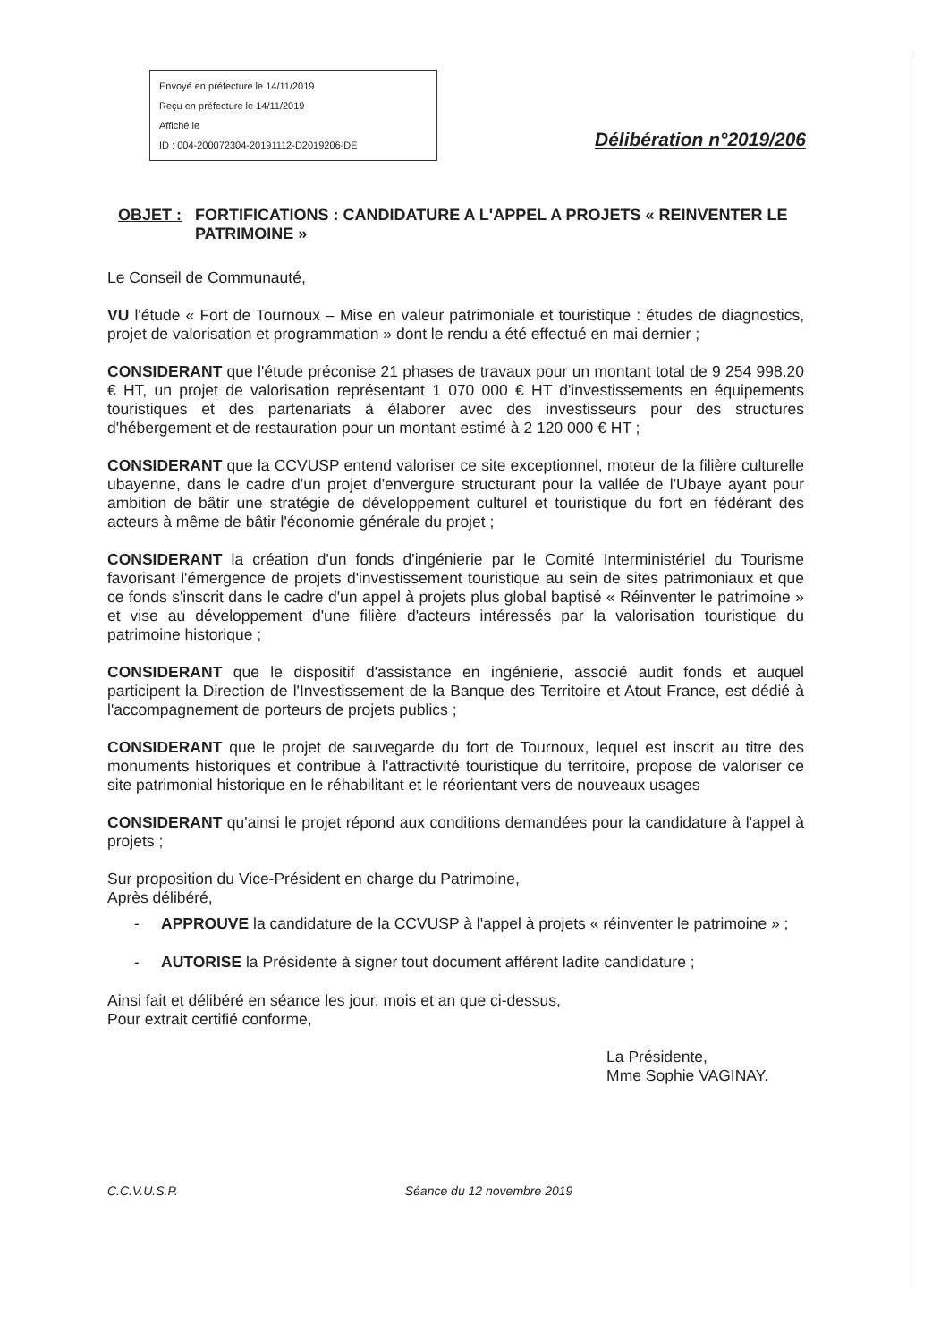Envoyé en préfecture le 14/11/2019
Reçu en préfecture le 14/11/2019
Affiché le
ID : 004-200072304-20191112-D2019206-DE
Délibération n°2019/206
OBJET : FORTIFICATIONS : CANDIDATURE A L'APPEL A PROJETS « REINVENTER LE PATRIMOINE »
Le Conseil de Communauté,
VU l'étude « Fort de Tournoux – Mise en valeur patrimoniale et touristique : études de diagnostics, projet de valorisation et programmation » dont le rendu a été effectué en mai dernier ;
CONSIDERANT que l'étude préconise 21 phases de travaux pour un montant total de 9 254 998.20 € HT, un projet de valorisation représentant 1 070 000 € HT d'investissements en équipements touristiques et des partenariats à élaborer avec des investisseurs pour des structures d'hébergement et de restauration pour un montant estimé à 2 120 000 € HT ;
CONSIDERANT que la CCVUSP entend valoriser ce site exceptionnel, moteur de la filière culturelle ubayenne, dans le cadre d'un projet d'envergure structurant pour la vallée de l'Ubaye ayant pour ambition de bâtir une stratégie de développement culturel et touristique du fort en fédérant des acteurs à même de bâtir l'économie générale du projet ;
CONSIDERANT la création d'un fonds d'ingénierie par le Comité Interministériel du Tourisme favorisant l'émergence de projets d'investissement touristique au sein de sites patrimoniaux et que ce fonds s'inscrit dans le cadre d'un appel à projets plus global baptisé « Réinventer le patrimoine » et vise au développement d'une filière d'acteurs intéressés par la valorisation touristique du patrimoine historique ;
CONSIDERANT que le dispositif d'assistance en ingénierie, associé audit fonds et auquel participent la Direction de l'Investissement de la Banque des Territoire et Atout France, est dédié à l'accompagnement de porteurs de projets publics ;
CONSIDERANT que le projet de sauvegarde du fort de Tournoux, lequel est inscrit au titre des monuments historiques et contribue à l'attractivité touristique du territoire, propose de valoriser ce site patrimonial historique en le réhabilitant et le réorientant vers de nouveaux usages
CONSIDERANT qu'ainsi le projet répond aux conditions demandées pour la candidature à l'appel à projets ;
Sur proposition du Vice-Président en charge du Patrimoine,
Après délibéré,
- APPROUVE la candidature de la CCVUSP à l'appel à projets « réinventer le patrimoine » ;
- AUTORISE la Présidente à signer tout document afférent ladite candidature ;
Ainsi fait et délibéré en séance les jour, mois et an que ci-dessus,
Pour extrait certifié conforme,
C.C.V.U.S.P. Séance du 12 novembre 2019
La Présidente,
Mme Sophie VAGINAY.